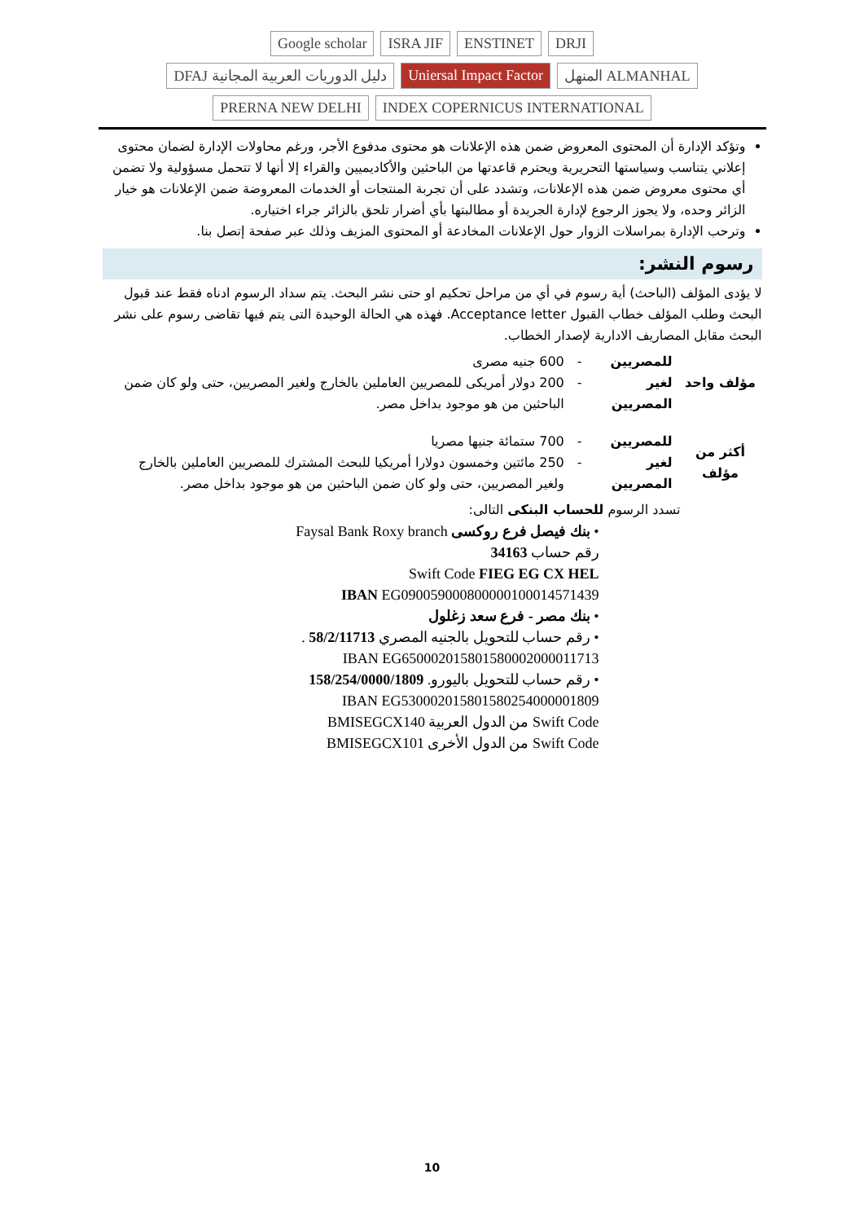Google scholar ISRA JIF ENSTINET DRJI DFAJ دليل الدوريات العربية المجانية Uniersal Impact Factor المنهل ALMANHAL PRERNA NEW DELHI INDEX COPERNICUS INTERNATIONAL
وتؤكد الإدارة أن المحتوى المعروض ضمن هذه الإعلانات هو محتوى مدفوع الأجر، ورغم محاولات الإدارة لضمان محتوى إعلاني يتناسب وسياستها التحريرية ويحترم قاعدتها من الباحثين والأكاديميين والقراء إلا أنها لا تتحمل مسؤولية ولا تضمن أي محتوى معروض ضمن هذه الإعلانات، وتشدد على أن تجربة المنتجات أو الخدمات المعروضة ضمن الإعلانات هو خيار الزائر وحده، ولا يجوز الرجوع لإدارة الجريدة أو مطالبتها بأي أضرار تلحق بالزائر جراء اختياره.
وترحب الإدارة بمراسلات الزوار حول الإعلانات المخادعة أو المحتوى المزيف وذلك عبر صفحة إتصل بنا.
رسوم النشر:
لا يؤدى المؤلف (الباحث) أية رسوم في أي من مراحل تحكيم او حتى نشر البحث. يتم سداد الرسوم ادناه فقط عند قبول البحث وطلب المؤلف خطاب القبول Acceptance letter. فهذه هي الحالة الوحيدة التى يتم فيها تقاضى رسوم على نشر البحث مقابل المصاريف الادارية لإصدار الخطاب.
| مؤلف واحد | للمصريين | - | 600 جنيه مصرى |
| | لغير المصريين | - | 200 دولار أمريكى للمصريين العاملين بالخارج ولغير المصريين، حتى ولو كان ضمن الباحثين من هو موجود بداخل مصر. |
| أكثر من مؤلف | للمصريين | - | 700 ستمائة جنيها مصريا |
| | لغير المصريين | - | 250 مائتين وخمسون دولارا أمريكيا للبحث المشترك للمصريين العاملين بالخارج ولغير المصريين، حتى ولو كان ضمن الباحثين من هو موجود بداخل مصر. |
تسدد الرسوم للحساب البنكى التالى:
• بنك فيصل فرع روكسى Faysal Bank Roxy branch
رقم حساب 34163
Swift Code FIEG EG CX HEL
IBAN EG090059000800000100014571439
• بنك مصر - فرع سعد زغلول
• رقم حساب للتحويل بالجنيه المصري 58/2/11713 .
IBAN EG650002015801580002000011713
• رقم حساب للتحويل باليورو. 158/254/0000/1809
IBAN EG530002015801580254000001809
Swift Code من الدول العربية BMISEGCX140
Swift Code من الدول الأخرى BMISEGCX101
10